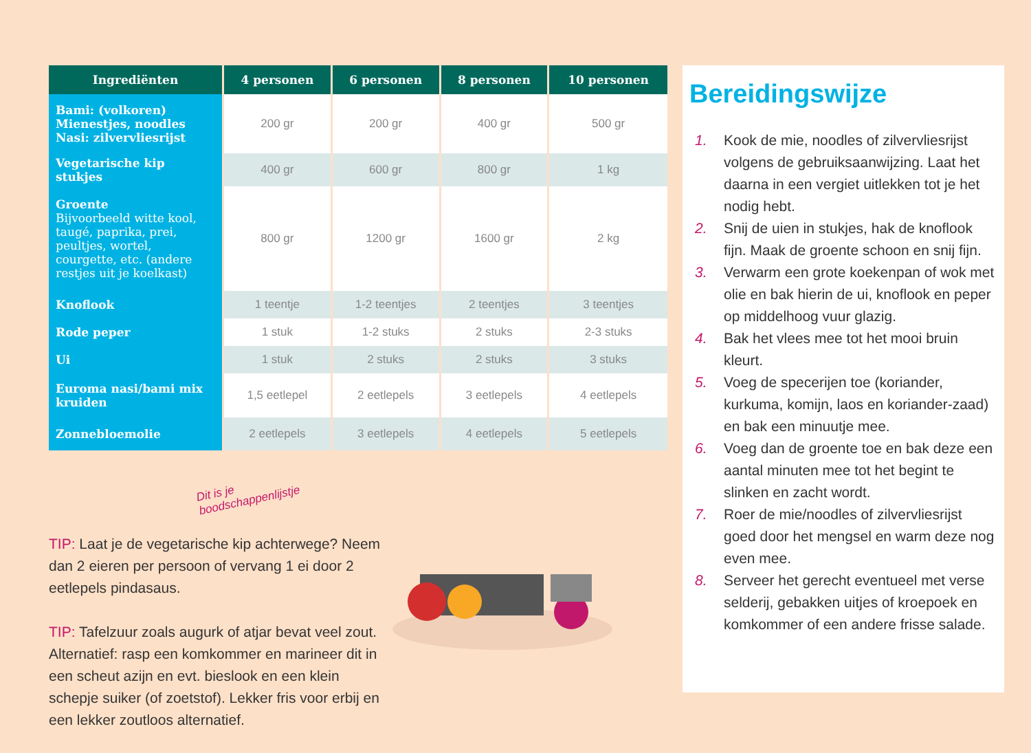| Ingrediënten | 4 personen | 6 personen | 8 personen | 10 personen |
| --- | --- | --- | --- | --- |
| Bami: (volkoren) Mienestjes, noodles Nasi: zilvervliesrijst | 200 gr | 200 gr | 400 gr | 500 gr |
| Vegetarische kip stukjes | 400 gr | 600 gr | 800 gr | 1 kg |
| Groente Bijvoorbeeld witte kool, taugé, paprika, prei, peultjes, wortel, courgette, etc. (andere restjes uit je koelkast) | 800 gr | 1200 gr | 1600 gr | 2 kg |
| Knoflook | 1 teentje | 1-2 teentjes | 2 teentjes | 3 teentjes |
| Rode peper | 1 stuk | 1-2 stuks | 2 stuks | 2-3 stuks |
| Ui | 1 stuk | 2 stuks | 2 stuks | 3 stuks |
| Euroma nasi/bami mix kruiden | 1,5 eetlepel | 2 eetlepels | 3 eetlepels | 4 eetlepels |
| Zonnebloemolie | 2 eetlepels | 3 eetlepels | 4 eetlepels | 5 eetlepels |
Dit is je boodschappenlijstje
TIP: Laat je de vegetarische kip achterwege? Neem dan 2 eieren per persoon of vervang 1 ei door 2 eetlepels pindasaus.
TIP: Tafelzuur zoals augurk of atjar bevat veel zout. Alternatief: rasp een komkommer en marineer dit in een scheut azijn en evt. bieslook en een klein schepje suiker (of zoetstof). Lekker fris voor erbij en een lekker zoutloos alternatief.
Bereidingswijze
1. Kook de mie, noodles of zilvervliesrijst volgens de gebruiksaanwijzing. Laat het daarna in een vergiet uitlekken tot je het nodig hebt.
2. Snij de uien in stukjes, hak de knoflook fijn. Maak de groente schoon en snij fijn.
3. Verwarm een grote koekenpan of wok met olie en bak hierin de ui, knoflook en peper op middelhoog vuur glazig.
4. Bak het vlees mee tot het mooi bruin kleurt.
5. Voeg de specerijen toe (koriander, kurkuma, komijn, laos en koriander-zaad) en bak een minuutje mee.
6. Voeg dan de groente toe en bak deze een aantal minuten mee tot het begint te slinken en zacht wordt.
7. Roer de mie/noodles of zilvervliesrijst goed door het mengsel en warm deze nog even mee.
8. Serveer het gerecht eventueel met verse selderij, gebakken uitjes of kroepoek en komkommer of een andere frisse salade.